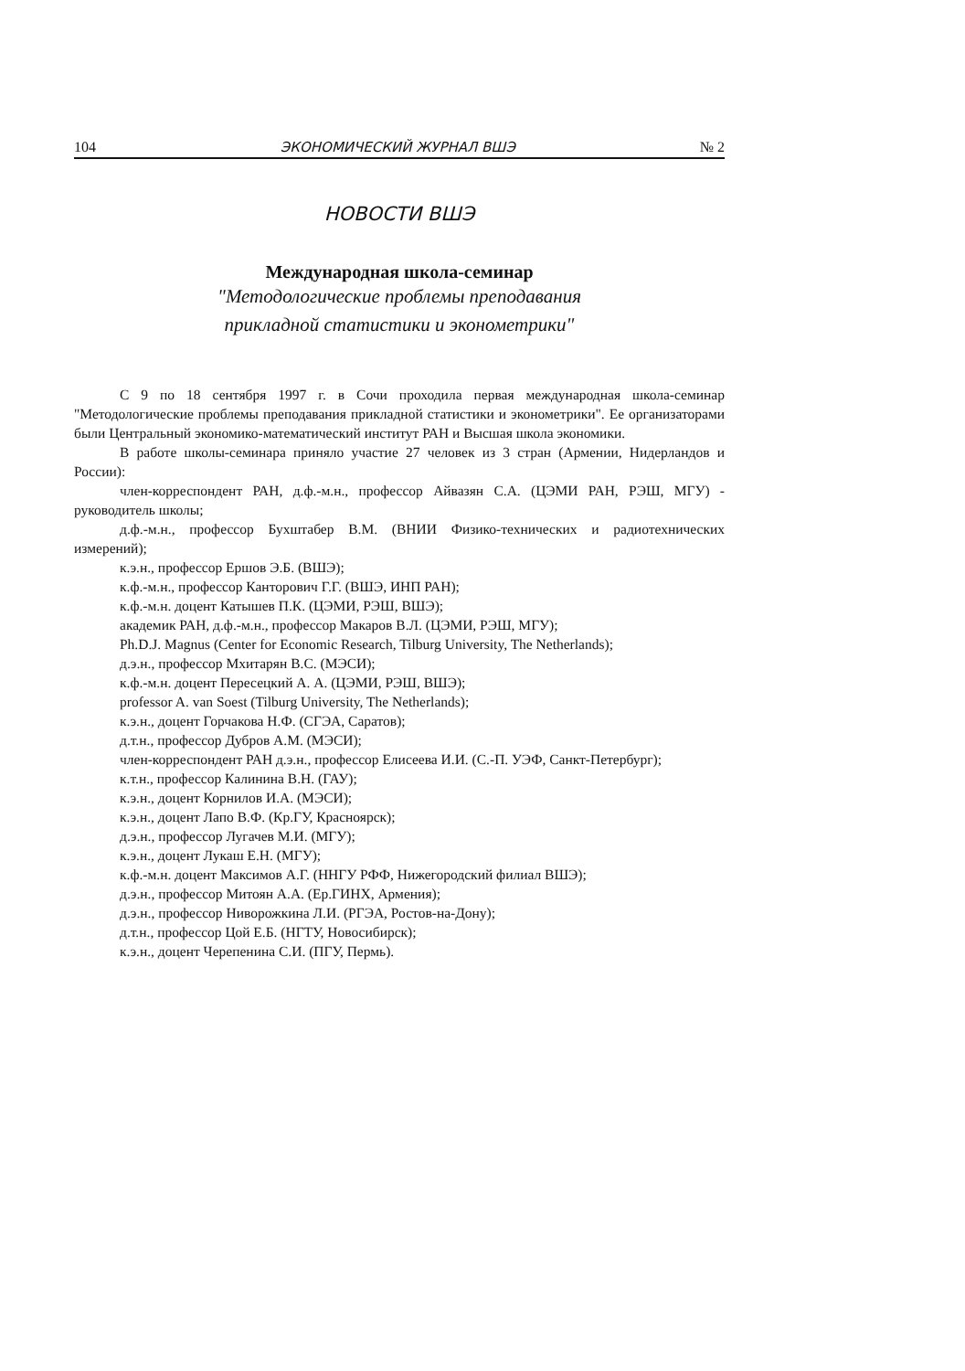104 ЭКОНОМИЧЕСКИЙ ЖУРНАЛ ВШЭ № 2
НОВОСТИ ВШЭ
Международная школа-семинар
"Методологические проблемы преподавания
прикладной статистики и эконометрики"
С 9 по 18 сентября 1997 г. в Сочи проходила первая международная школа-семинар "Методологические проблемы преподавания прикладной статистики и эконометрики". Ее организаторами были Центральный экономико-математический институт РАН и Высшая школа экономики.
В работе школы-семинара приняло участие 27 человек из 3 стран (Армении, Нидерландов и России):
член-корреспондент РАН, д.ф.-м.н., профессор Айвазян С.А. (ЦЭМИ РАН, РЭШ, МГУ) - руководитель школы;
д.ф.-м.н., профессор Бухштабер В.М. (ВНИИ Физико-технических и радиотехнических измерений);
к.э.н., профессор Ершов Э.Б. (ВШЭ);
к.ф.-м.н., профессор Канторович Г.Г. (ВШЭ, ИНП РАН);
к.ф.-м.н. доцент Катышев П.К. (ЦЭМИ, РЭШ, ВШЭ);
академик РАН, д.ф.-м.н., профессор Макаров В.Л. (ЦЭМИ, РЭШ, МГУ);
Ph.D.J. Magnus (Center for Economic Research, Tilburg University, The Netherlands);
д.э.н., профессор Мхитарян В.С. (МЭСИ);
к.ф.-м.н. доцент Пересецкий А. А. (ЦЭМИ, РЭШ, ВШЭ);
professor A. van Soest (Tilburg University, The Netherlands);
к.э.н., доцент Горчакова Н.Ф. (СГЭА, Саратов);
д.т.н., профессор Дубров А.М. (МЭСИ);
член-корреспондент РАН д.э.н., профессор Елисеева И.И. (С.-П. УЭФ, Санкт-Петербург);
к.т.н., профессор Калинина В.Н. (ГАУ);
к.э.н., доцент Корнилов И.А. (МЭСИ);
к.э.н., доцент Лапо В.Ф. (Кр.ГУ, Красноярск);
д.э.н., профессор Лугачев М.И. (МГУ);
к.э.н., доцент Лукаш Е.Н. (МГУ);
к.ф.-м.н. доцент Максимов А.Г. (ННГУ РФФ, Нижегородский филиал ВШЭ);
д.э.н., профессор Митоян А.А. (Ер.ГИНХ, Армения);
д.э.н., профессор Ниворожкина Л.И. (РГЭА, Ростов-на-Дону);
д.т.н., профессор Цой Е.Б. (НГТУ, Новосибирск);
к.э.н., доцент Черепенина С.И. (ПГУ, Пермь).